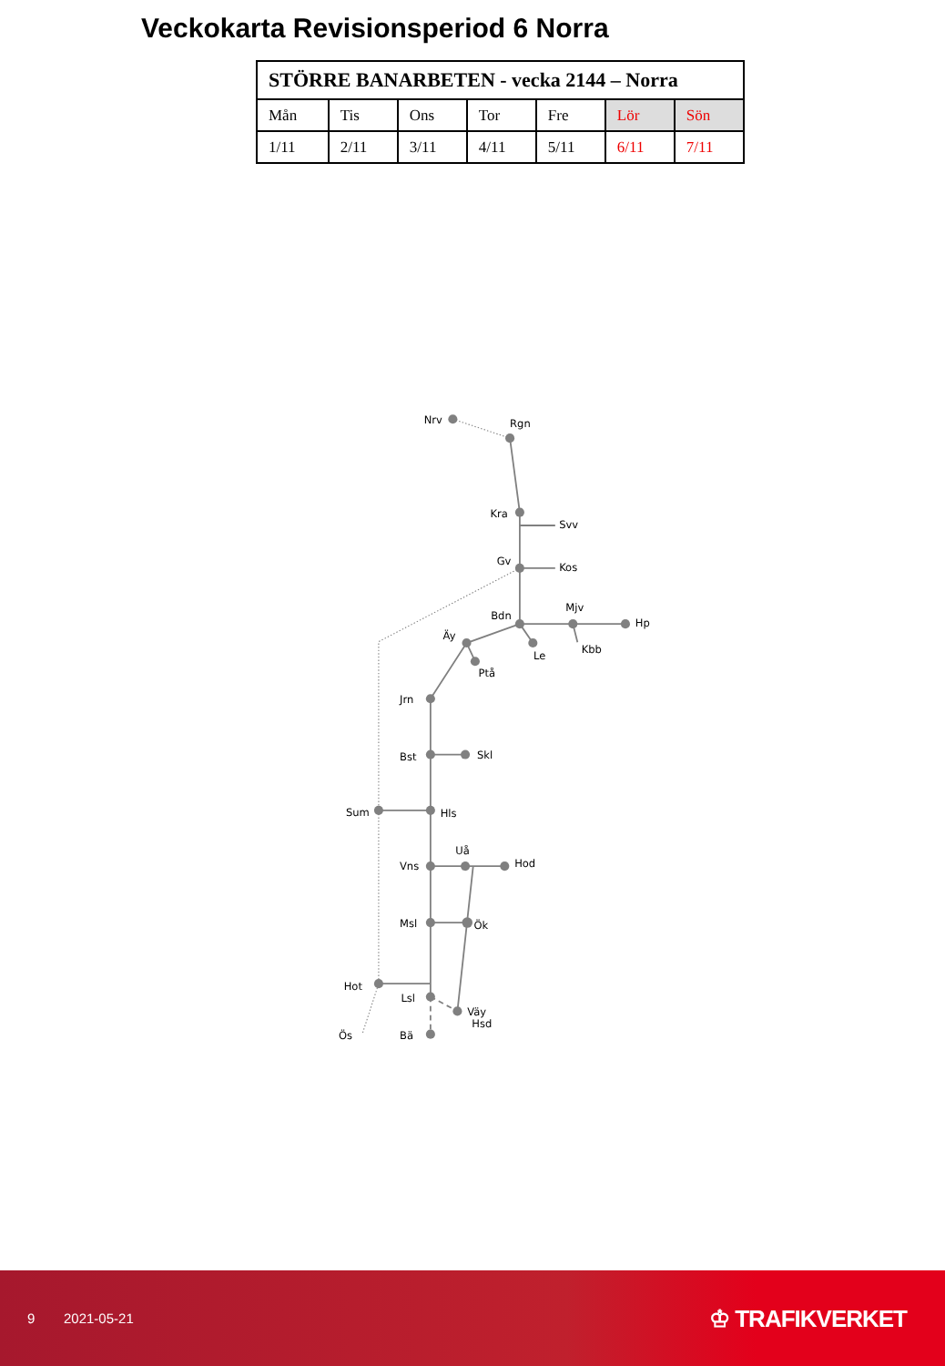Veckokarta Revisionsperiod 6 Norra
| STÖRRE BANARBETEN - vecka 2144 – Norra | | | | | | |
| --- | --- | --- | --- | --- | --- | --- |
| Mån | Tis | Ons | Tor | Fre | Lör | Sön |
| 1/11 | 2/11 | 3/11 | 4/11 | 5/11 | 6/11 | 7/11 |
Nrv
Rgn
Kra
Svv
Gv
Kos
Mjv
Bdn
Hp
Äy
Kbb
Le
Ptå
Jrn
Bst
Skl
Sum
Hls
Uå
Hod
Vns
Msl
Ök
Hot
Lsl
Väy
Hsd
Ös
Bä
9 2021-05-21 ♔ TRAFIKVERKET